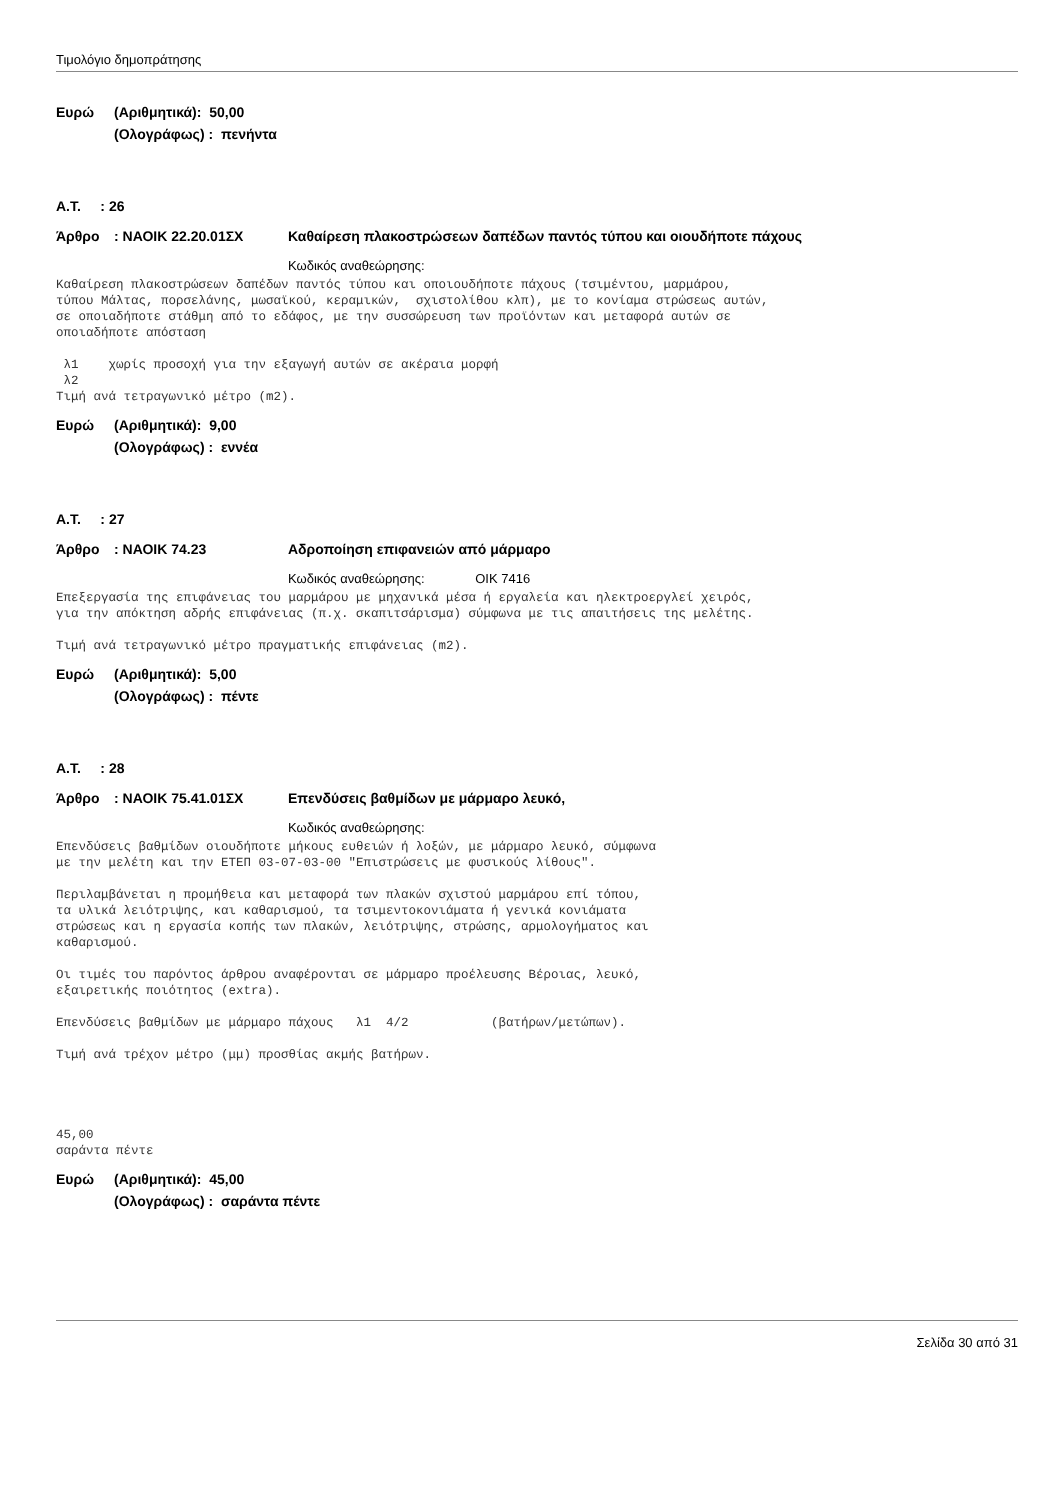Τιμολόγιο δημοπράτησης
Ευρώ (Αριθμητικά): 50,00
(Ολογράφως) : πενήντα
Α.Τ. : 26
Άρθρο: ΝΑΟΙΚ 22.20.01ΣΧ Καθαίρεση πλακοστρώσεων δαπέδων παντός τύπου και οιουδήποτε πάχους
Κωδικός αναθεώρησης:
Καθαίρεση πλακοστρώσεων δαπέδων παντός τύπου και οποιουδήποτε πάχους (τσιμέντου, μαρμάρου, τύπου Μάλτας, πορσελάνης, μωσαϊκού, κεραμικών, σχιστολίθου κλπ), με το κονίαμα στρώσεως αυτών, σε οποιαδήποτε στάθμη από το εδάφος, με την συσσώρευση των προϊόντων και μεταφορά αυτών σε οποιαδήποτε απόσταση λ1 χωρίς προσοχή για την εξαγωγή αυτών σε ακέραια μορφή λ2 Τιμή ανά τετραγωνικό μέτρο (m2).
Ευρώ (Αριθμητικά): 9,00
(Ολογράφως) : εννέα
Α.Τ. : 27
Άρθρο: ΝΑΟΙΚ 74.23 Αδροποίηση επιφανειών από μάρμαρο
Κωδικός αναθεώρησης: ΟΙΚ 7416
Επεξεργασία της επιφάνειας του μαρμάρου με μηχανικά μέσα ή εργαλεία και ηλεκτροεργλεί χειρός, για την απόκτηση αδρής επιφάνειας (π.χ. σκαπιτσάρισμα) σύμφωνα με τις απαιτήσεις της μελέτης. Τιμή ανά τετραγωνικό μέτρο πραγματικής επιφάνειας (m2).
Ευρώ (Αριθμητικά): 5,00
(Ολογράφως) : πέντε
Α.Τ. : 28
Άρθρο: ΝΑΟΙΚ 75.41.01ΣΧ Επενδύσεις βαθμίδων με μάρμαρο λευκό,
Κωδικός αναθεώρησης:
Επενδύσεις βαθμίδων οιουδήποτε μήκους ευθειών ή λοξών, με μάρμαρο λευκό, σύμφωνα με την μελέτη και την ΕΤΕΠ 03-07-03-00 "Επιστρώσεις με φυσικούς λίθους". Περιλαμβάνεται η προμήθεια και μεταφορά των πλακών σχιστού μαρμάρου επί τόπου, τα υλικά λειότριψης, και καθαρισμού, τα τσιμεντοκονιάματα ή γενικά κονιάματα στρώσεως και η εργασία κοπής των πλακών, λειότριψης, στρώσης, αρμολογήματος και καθαρισμού. Οι τιμές του παρόντος άρθρου αναφέρονται σε μάρμαρο προέλευσης Βέροιας, λευκό, εξαιρετικής ποιότητος (extra). Επενδύσεις βαθμίδων με μάρμαρο πάχους λ1 4/2 (βατήρων/μετώπων). Τιμή ανά τρέχον μέτρο (μμ) προσθίας ακμής βατήρων. 45,00 σαράντα πέντε
Ευρώ (Αριθμητικά): 45,00
(Ολογράφως) : σαράντα πέντε
Σελίδα 30 από 31